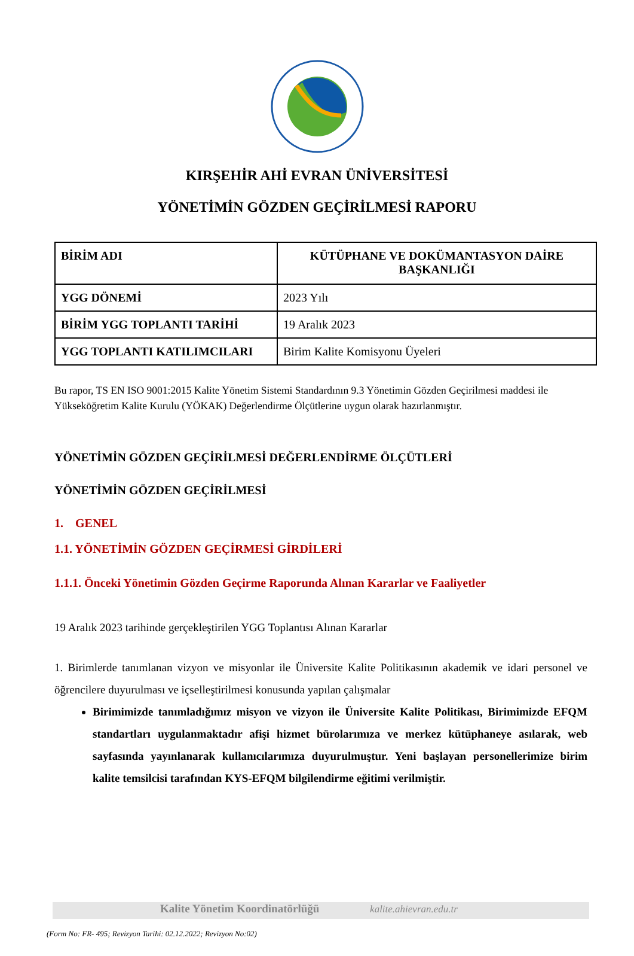KIRŞEHİR AHİ EVRAN ÜNİVERSİTESİ
YÖNETİMİN GÖZDEN GEÇİRİLMESİ RAPORU
| BİRİM ADI | KÜTÜPHANE VE DOKÜMANTASYON DAİRE BAŞKANLIĞI |
| YGG DÖNEMİ | 2023 Yılı |
| BİRİM YGG TOPLANTI TARİHİ | 19 Aralık 2023 |
| YGG TOPLANTI KATILIMCILARI | Birim Kalite Komisyonu Üyeleri |
Bu rapor, TS EN ISO 9001:2015 Kalite Yönetim Sistemi Standardının 9.3 Yönetimin Gözden Geçirilmesi maddesi ile Yükseköğretim Kalite Kurulu (YÖKAK) Değerlendirme Ölçütlerine uygun olarak hazırlanmıştır.
YÖNETİMİN GÖZDEN GEÇİRİLMESİ DEĞERLENDİRME ÖLÇÜTLERİ
YÖNETİMİN GÖZDEN GEÇİRİLMESİ
1. GENEL
1.1. YÖNETİMİN GÖZDEN GEÇİRMESİ GİRDİLERİ
1.1.1. Önceki Yönetimin Gözden Geçirme Raporunda Alınan Kararlar ve Faaliyetler
19 Aralık 2023 tarihinde gerçekleştirilen YGG Toplantısı Alınan Kararlar
1. Birimlerde tanımlanan vizyon ve misyonlar ile Üniversite Kalite Politikasının akademik ve idari personel ve öğrencilere duyurulması ve içselleştirilmesi konusunda yapılan çalışmalar
Birimimizde tanımladığımız misyon ve vizyon ile Üniversite Kalite Politikası, Birimimizde EFQM standartları uygulanmaktadır afişi hizmet bürolarımıza ve merkez kütüphaneye asılarak, web sayfasında yayınlanarak kullanıcılarımıza duyurulmuştur. Yeni başlayan personellerimize birim kalite temsilcisi tarafından KYS-EFQM bilgilendirme eğitimi verilmiştir.
Kalite Yönetim Koordinatörlüğü kalite.ahievran.edu.tr
(Form No: FR- 495; Revizyon Tarihi: 02.12.2022; Revizyon No:02)